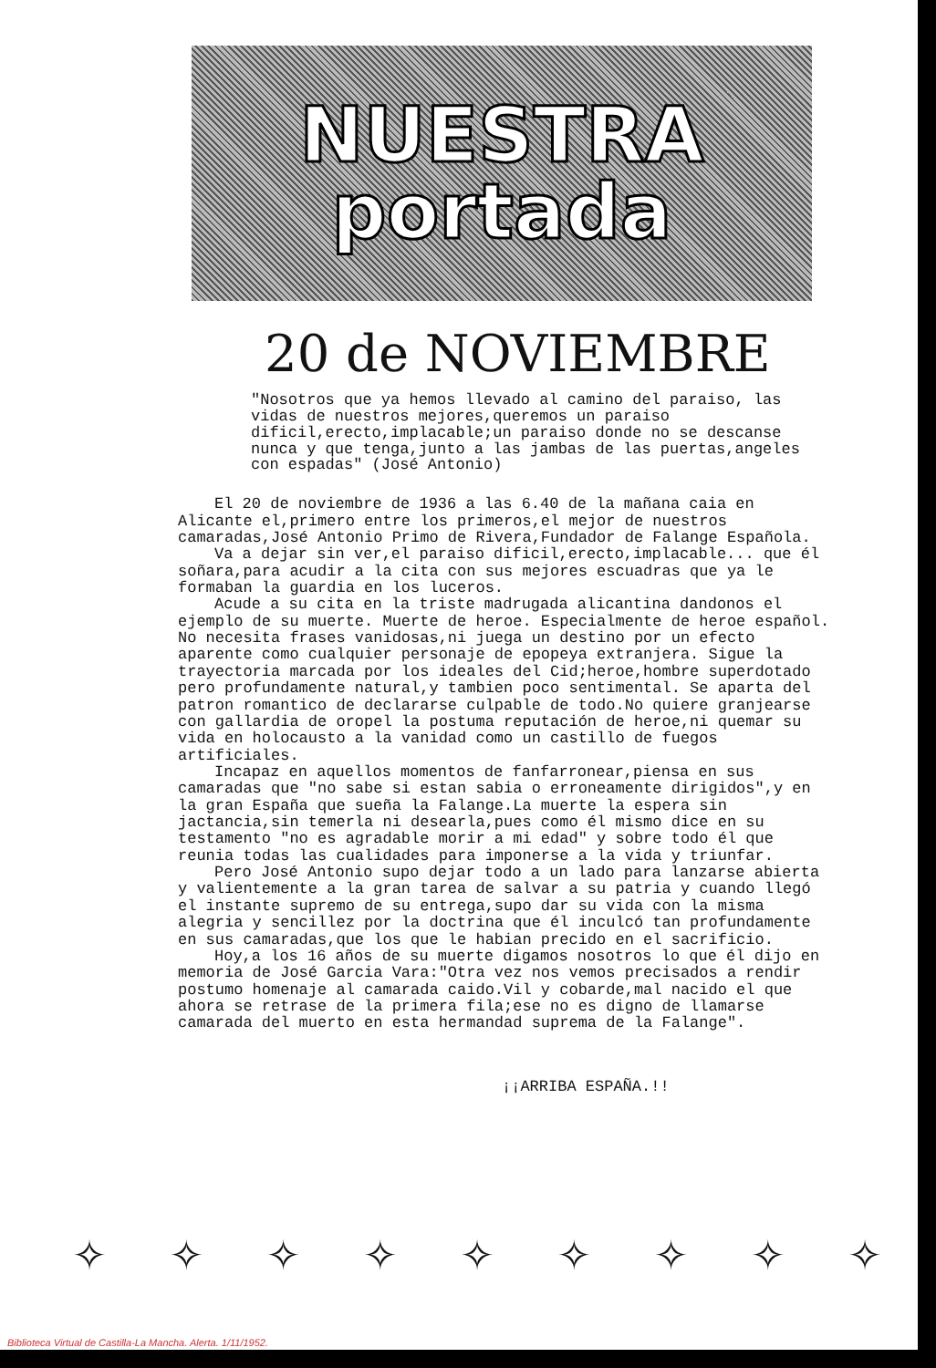NUESTRA
portada
20 de NOVIEMBRE
"Nosotros que ya hemos llevado al camino del paraiso, las vidas de nuestros mejores,queremos un paraiso dificil,erecto,implacable;un paraiso donde no se descanse nunca y que tenga,junto a las jambas de las puertas,angeles con espadas" (José Antonio)
El 20 de noviembre de 1936 a las 6.40 de la mañana caia en Alicante el,primero entre los primeros,el mejor de nuestros camaradas,José Antonio Primo de Rivera,Fundador de Falange Española.
Va a dejar sin ver,el paraiso dificil,erecto,implacable... que él soñara,para acudir a la cita con sus mejores escuadras que ya le formaban la guardia en los luceros.
Acude a su cita en la triste madrugada alicantina dandonos el ejemplo de su muerte. Muerte de heroe. Especialmente de heroe español. No necesita frases vanidosas,ni juega un destino por un efecto aparente como cualquier personaje de epopeya extranjera. Sigue la trayectoria marcada por los ideales del Cid;heroe,hombre superdotado pero profundamente natural,y tambien poco sentimental. Se aparta del patron romantico de declararse culpable de todo.No quiere granjearse con gallardia de oropel la postuma reputación de heroe,ni quemar su vida en holocausto a la vanidad como un castillo de fuegos artificiales.
Incapaz en aquellos momentos de fanfarronear,piensa en sus camaradas que "no sabe si estan sabia o erroneamente dirigidos",y en la gran España que sueña la Falange.La muerte la espera sin jactancia,sin temerla ni desearla,pues como él mismo dice en su testamento "no es agradable morir a mi edad" y sobre todo él que reunia todas las cualidades para imponerse a la vida y triunfar.
Pero José Antonio supo dejar todo a un lado para lanzarse abierta y valientemente a la gran tarea de salvar a su patria y cuando llegó el instante supremo de su entrega,supo dar su vida con la misma alegria y sencillez por la doctrina que él inculcó tan profundamente en sus camaradas,que los que le habian precido en el sacrificio.
Hoy,a los 16 años de su muerte digamos nosotros lo que él dijo en memoria de José Garcia Vara:"Otra vez nos vemos precisados a rendir postumo homenaje al camarada caido.Vil y cobarde,mal nacido el que ahora se retrase de la primera fila;ese no es digno de llamarse camarada del muerto en esta hermandad suprema de la Falange".
¡¡ARRIBA ESPAÑA.!!
✧ ✧ ✧ ✧ ✧ ✧ ✧ ✧ ✧
Biblioteca Virtual de Castilla-La Mancha. Alerta. 1/11/1952.